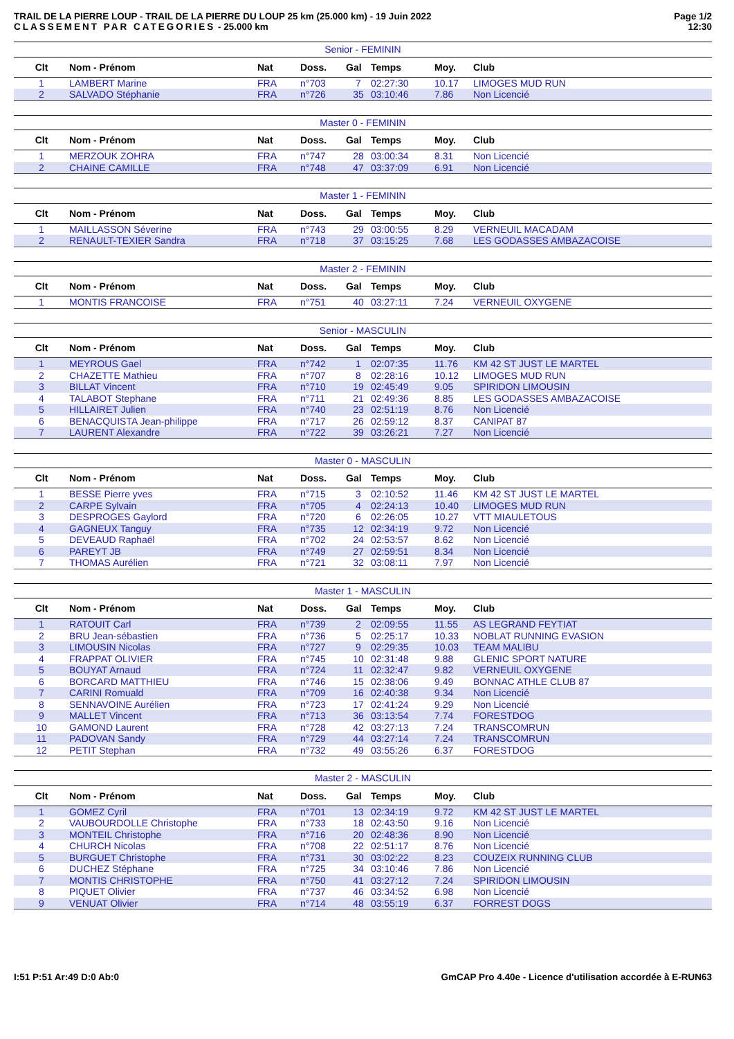TRAIL DE LA PIERRE LOUP - TRAIL DE LA PIERRE DU LOUP 25 km (25.000 km) - 19 Juin 2022
CLASSEMENT PAR CATEGORIES - 25.000 km
Page 1/2
12:30
| Senior - FEMININ | | | | | | | |
| Clt | Nom - Prénom | Nat | Doss. | Gal | Temps | Moy. | Club |
| 1 | LAMBERT Marine | FRA | n°703 | 7 | 02:27:30 | 10.17 | LIMOGES MUD RUN |
| 2 | SALVADO Stéphanie | FRA | n°726 | 35 | 03:10:46 | 7.86 | Non Licencié |
| Master 0 - FEMININ | | | | | | | |
| Clt | Nom - Prénom | Nat | Doss. | Gal | Temps | Moy. | Club |
| 1 | MERZOUK ZOHRA | FRA | n°747 | 28 | 03:00:34 | 8.31 | Non Licencié |
| 2 | CHAINE CAMILLE | FRA | n°748 | 47 | 03:37:09 | 6.91 | Non Licencié |
| Master 1 - FEMININ | | | | | | | |
| Clt | Nom - Prénom | Nat | Doss. | Gal | Temps | Moy. | Club |
| 1 | MAILLASSON Séverine | FRA | n°743 | 29 | 03:00:55 | 8.29 | VERNEUIL MACADAM |
| 2 | RENAULT-TEXIER Sandra | FRA | n°718 | 37 | 03:15:25 | 7.68 | LES GODASSES AMBAZACOISE |
| Master 2 - FEMININ | | | | | | | |
| Clt | Nom - Prénom | Nat | Doss. | Gal | Temps | Moy. | Club |
| 1 | MONTIS FRANCOISE | FRA | n°751 | 40 | 03:27:11 | 7.24 | VERNEUIL OXYGENE |
| Senior - MASCULIN | | | | | | | |
| Clt | Nom - Prénom | Nat | Doss. | Gal | Temps | Moy. | Club |
| 1 | MEYROUS Gael | FRA | n°742 | 1 | 02:07:35 | 11.76 | KM 42 ST JUST LE MARTEL |
| 2 | CHAZETTE Mathieu | FRA | n°707 | 8 | 02:28:16 | 10.12 | LIMOGES MUD RUN |
| 3 | BILLAT Vincent | FRA | n°710 | 19 | 02:45:49 | 9.05 | SPIRIDON LIMOUSIN |
| 4 | TALABOT Stephane | FRA | n°711 | 21 | 02:49:36 | 8.85 | LES GODASSES AMBAZACOISE |
| 5 | HILLAIRET Julien | FRA | n°740 | 23 | 02:51:19 | 8.76 | Non Licencié |
| 6 | BENACQUISTA Jean-philippe | FRA | n°717 | 26 | 02:59:12 | 8.37 | CANIPAT 87 |
| 7 | LAURENT Alexandre | FRA | n°722 | 39 | 03:26:21 | 7.27 | Non Licencié |
| Master 0 - MASCULIN | | | | | | | |
| Clt | Nom - Prénom | Nat | Doss. | Gal | Temps | Moy. | Club |
| 1 | BESSE Pierre yves | FRA | n°715 | 3 | 02:10:52 | 11.46 | KM 42 ST JUST LE MARTEL |
| 2 | CARPE Sylvain | FRA | n°705 | 4 | 02:24:13 | 10.40 | LIMOGES MUD RUN |
| 3 | DESPROGES Gaylord | FRA | n°720 | 6 | 02:26:05 | 10.27 | VTT MIAULETOUS |
| 4 | GAGNEUX Tanguy | FRA | n°735 | 12 | 02:34:19 | 9.72 | Non Licencié |
| 5 | DEVEAUD Raphaël | FRA | n°702 | 24 | 02:53:57 | 8.62 | Non Licencié |
| 6 | PAREYT JB | FRA | n°749 | 27 | 02:59:51 | 8.34 | Non Licencié |
| 7 | THOMAS Aurélien | FRA | n°721 | 32 | 03:08:11 | 7.97 | Non Licencié |
| Master 1 - MASCULIN | | | | | | | |
| Clt | Nom - Prénom | Nat | Doss. | Gal | Temps | Moy. | Club |
| 1 | RATOUIT Carl | FRA | n°739 | 2 | 02:09:55 | 11.55 | AS LEGRAND FEYTIAT |
| 2 | BRU Jean-sébastien | FRA | n°736 | 5 | 02:25:17 | 10.33 | NOBLAT RUNNING EVASION |
| 3 | LIMOUSIN Nicolas | FRA | n°727 | 9 | 02:29:35 | 10.03 | TEAM MALIBU |
| 4 | FRAPPAT OLIVIER | FRA | n°745 | 10 | 02:31:48 | 9.88 | GLENIC SPORT NATURE |
| 5 | BOUYAT Arnaud | FRA | n°724 | 11 | 02:32:47 | 9.82 | VERNEUIL OXYGENE |
| 6 | BORCARD MATTHIEU | FRA | n°746 | 15 | 02:38:06 | 9.49 | BONNAC ATHLE CLUB 87 |
| 7 | CARINI Romuald | FRA | n°709 | 16 | 02:40:38 | 9.34 | Non Licencié |
| 8 | SENNAVOINE Aurélien | FRA | n°723 | 17 | 02:41:24 | 9.29 | Non Licencié |
| 9 | MALLET Vincent | FRA | n°713 | 36 | 03:13:54 | 7.74 | FORESTDOG |
| 10 | GAMOND Laurent | FRA | n°728 | 42 | 03:27:13 | 7.24 | TRANSCOMRUN |
| 11 | PADOVAN Sandy | FRA | n°729 | 44 | 03:27:14 | 7.24 | TRANSCOMRUN |
| 12 | PETIT Stephan | FRA | n°732 | 49 | 03:55:26 | 6.37 | FORESTDOG |
| Master 2 - MASCULIN | | | | | | | |
| Clt | Nom - Prénom | Nat | Doss. | Gal | Temps | Moy. | Club |
| 1 | GOMEZ Cyril | FRA | n°701 | 13 | 02:34:19 | 9.72 | KM 42 ST JUST LE MARTEL |
| 2 | VAUBOURDOLLE Christophe | FRA | n°733 | 18 | 02:43:50 | 9.16 | Non Licencié |
| 3 | MONTEIL Christophe | FRA | n°716 | 20 | 02:48:36 | 8.90 | Non Licencié |
| 4 | CHURCH Nicolas | FRA | n°708 | 22 | 02:51:17 | 8.76 | Non Licencié |
| 5 | BURGUET Christophe | FRA | n°731 | 30 | 03:02:22 | 8.23 | COUZEIX RUNNING CLUB |
| 6 | DUCHEZ Stéphane | FRA | n°725 | 34 | 03:10:46 | 7.86 | Non Licencié |
| 7 | MONTIS CHRISTOPHE | FRA | n°750 | 41 | 03:27:12 | 7.24 | SPIRIDON LIMOUSIN |
| 8 | PIQUET Olivier | FRA | n°737 | 46 | 03:34:52 | 6.98 | Non Licencié |
| 9 | VENUAT Olivier | FRA | n°714 | 48 | 03:55:19 | 6.37 | FORREST DOGS |
I:51 P:51 Ar:49 D:0 Ab:0 GmCAP Pro 4.40e - Licence d'utilisation accordée à E-RUN63